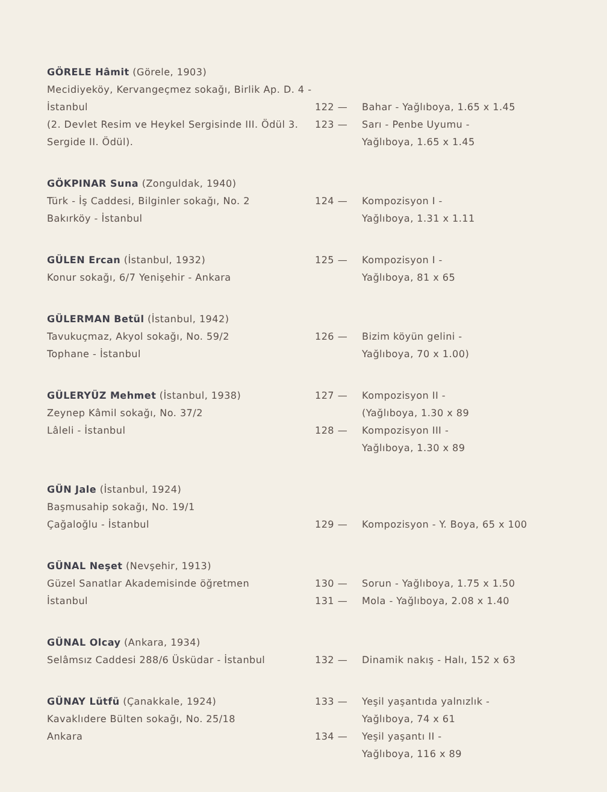GÖRELE Hâmit (Görele, 1903)
Mecidiyeköy, Kervangeçmez sokağı, Birlik Ap. D. 4 - İstanbul
(2. Devlet Resim ve Heykel Sergisinde III. Ödül 3. Sergide II. Ödül).
122 — Bahar - Yağlıboya, 1.65 x 1.45
123 — Sarı - Penbe Uyumu -
Yağlıboya, 1.65 x 1.45
GÖKPINAR Suna (Zonguldak, 1940)
Türk - İş Caddesi, Bilginler sokağı, No. 2
Bakırköy - İstanbul
124 — Kompozisyon I -
Yağlıboya, 1.31 x 1.11
GÜLEN Ercan (İstanbul, 1932)
Konur sokağı, 6/7 Yenişehir - Ankara
125 — Kompozisyon I -
Yağlıboya, 81 x 65
GÜLERMAN Betül (İstanbul, 1942)
Tavukuçmaz, Akyol sokağı, No. 59/2
Tophane - İstanbul
126 — Bizim köyün gelini -
Yağlıboya, 70 x 1.00)
GÜLERYÜZ Mehmet (İstanbul, 1938)
Zeynep Kâmil sokağı, No. 37/2
Lâleli - İstanbul
127 — Kompozisyon II -
(Yağlıboya, 1.30 x 89
128 — Kompozisyon III -
Yağlıboya, 1.30 x 89
GÜN Jale (İstanbul, 1924)
Başmusahip sokağı, No. 19/1
Çağaloğlu - İstanbul
129 — Kompozisyon - Y. Boya, 65 x 100
GÜNAL Neşet (Nevşehir, 1913)
Güzel Sanatlar Akademisinde öğretmen
İstanbul
130 — Sorun - Yağlıboya, 1.75 x 1.50
131 — Mola - Yağlıboya, 2.08 x 1.40
GÜNAL Olcay (Ankara, 1934)
Selâmsız Caddesi 288/6 Üsküdar - İstanbul
132 — Dinamik nakış - Halı, 152 x 63
GÜNAY Lütfü (Çanakkale, 1924)
Kavaklıdere Bülten sokağı, No. 25/18
Ankara
133 — Yeşil yaşantıda yalnızlık -
Yağlıboya, 74 x 61
134 — Yeşil yaşantı II -
Yağlıboya, 116 x 89